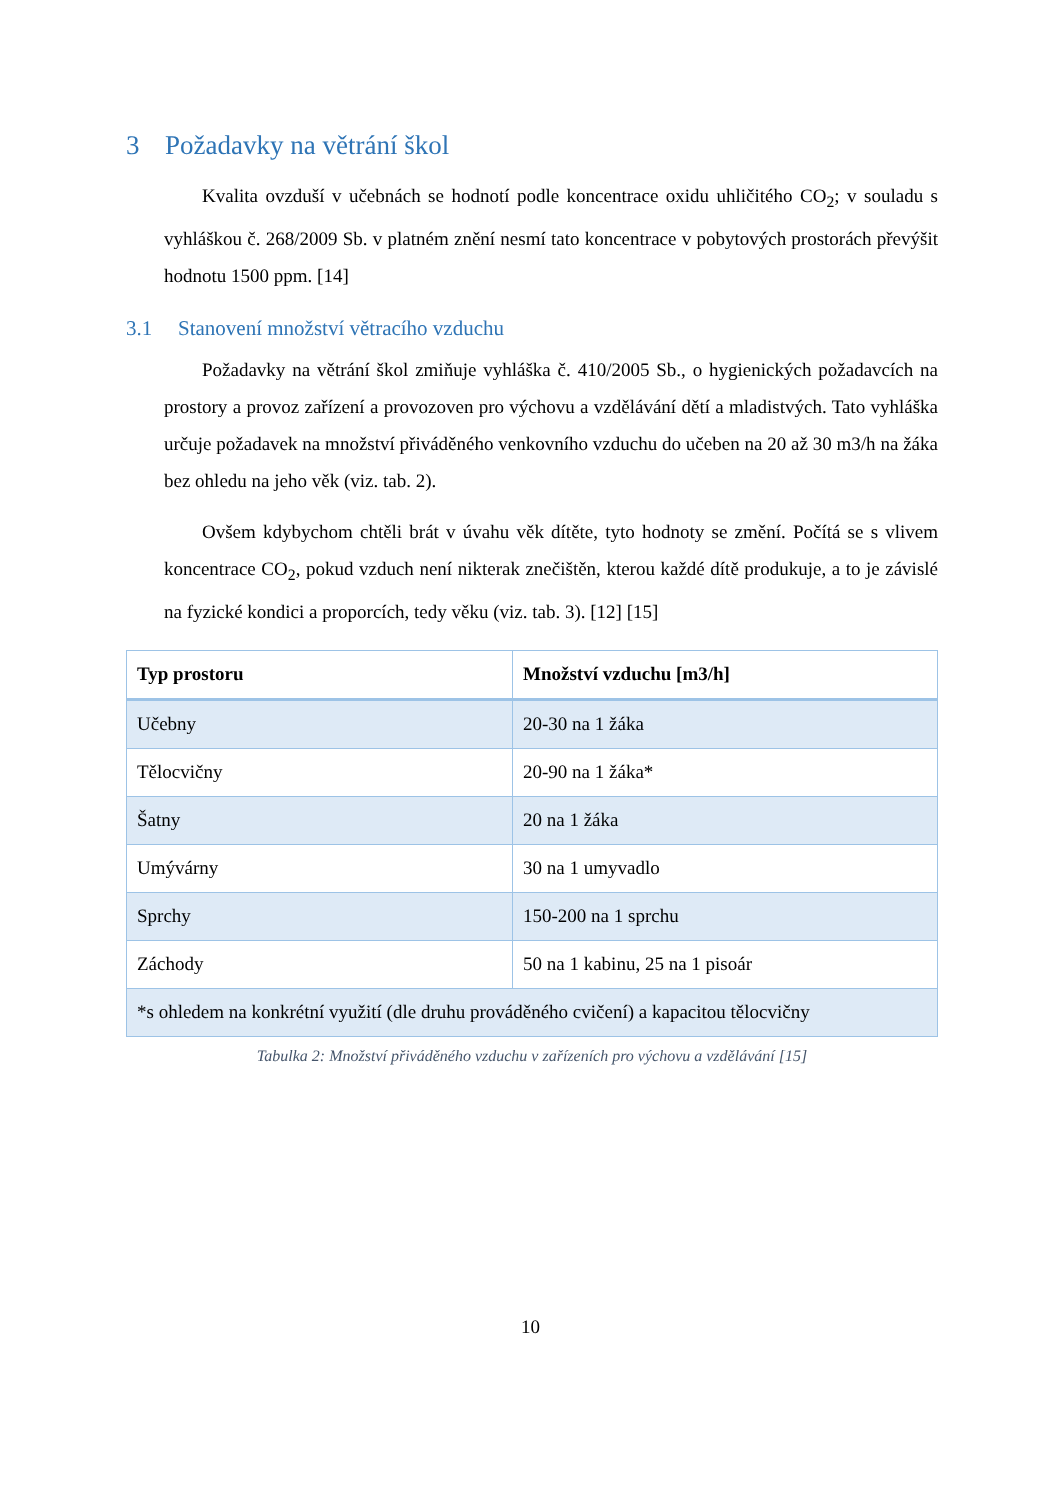3 Požadavky na větrání škol
Kvalita ovzduší v učebnách se hodnotí podle koncentrace oxidu uhličitého CO<sub>2</sub>; v souladu s vyhláškou č. 268/2009 Sb. v platném znění nesmí tato koncentrace v pobytových prostorách převýšit hodnotu 1500 ppm. [14]
3.1 Stanovení množství větracího vzduchu
Požadavky na větrání škol zmiňuje vyhláška č. 410/2005 Sb., o hygienických požadavcích na prostory a provoz zařízení a provozoven pro výchovu a vzdělávání dětí a mladistvých. Tato vyhláška určuje požadavek na množství přiváděného venkovního vzduchu do učeben na 20 až 30 m3/h na žáka bez ohledu na jeho věk (viz. tab. 2).
Ovšem kdybychom chtěli brát v úvahu věk dítěte, tyto hodnoty se změní. Počítá se s vlivem koncentrace CO<sub>2</sub>, pokud vzduch není nikterak znečištěn, kterou každé dítě produkuje, a to je závislé na fyzické kondici a proporcích, tedy věku (viz. tab. 3). [12] [15]
| Typ prostoru | Množství vzduchu [m3/h] |
| --- | --- |
| Učebny | 20-30 na 1 žáka |
| Tělocvičny | 20-90 na 1 žáka* |
| Šatny | 20 na 1 žáka |
| Umývárny | 30 na 1 umyvadlo |
| Sprchy | 150-200 na 1 sprchu |
| Záchody | 50 na 1 kabinu, 25 na 1 pisoár |
| *s ohledem na konkrétní využití (dle druhu prováděného cvičení) a kapacitou tělocvičny | |
Tabulka 2: Množství přiváděného vzduchu v zařízeních pro výchovu a vzdělávání [15]
10